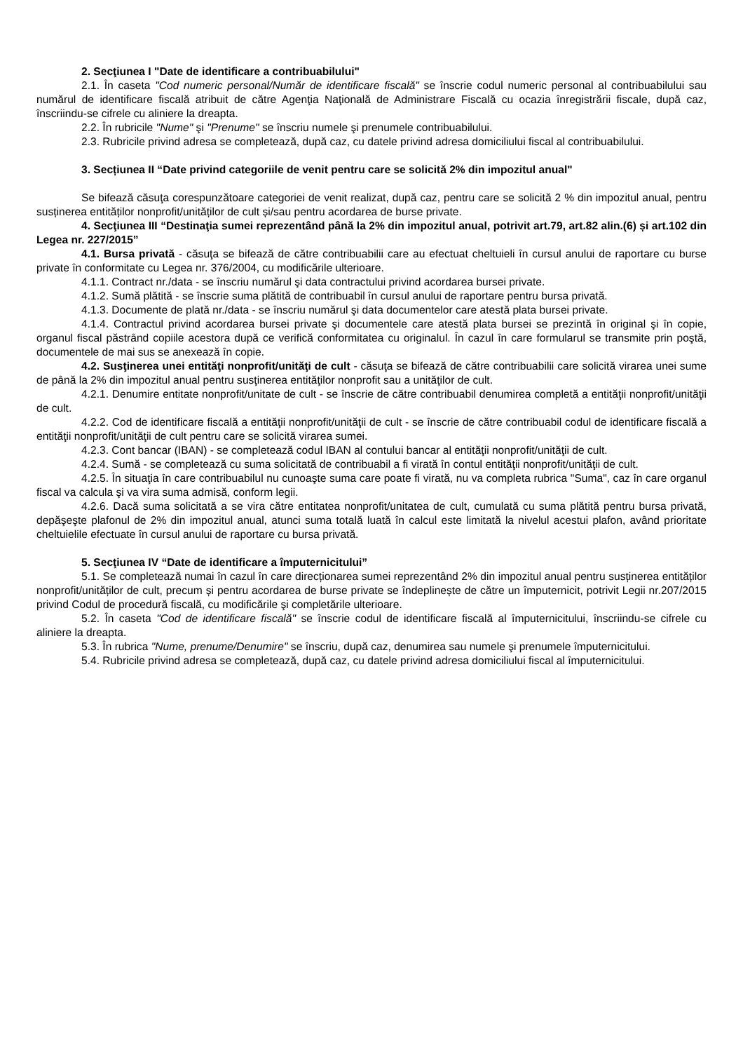2. Secţiunea I "Date de identificare a contribuabilului"
2.1. În caseta "Cod numeric personal/Număr de identificare fiscală" se înscrie codul numeric personal al contribuabilului sau numărul de identificare fiscală atribuit de către Agenţia Naţională de Administrare Fiscală cu ocazia înregistrării fiscale, după caz, înscriindu-se cifrele cu aliniere la dreapta.
2.2. În rubricile "Nume" şi "Prenume" se înscriu numele şi prenumele contribuabilului.
2.3. Rubricile privind adresa se completează, după caz, cu datele privind adresa domiciliului fiscal al contribuabilului.
3. Secțiunea II “Date privind categoriile de venit pentru care se solicită 2% din impozitul anual"
Se bifează căsuţa corespunzătoare categoriei de venit realizat, după caz, pentru care se solicită 2 % din impozitul anual, pentru susținerea entităților nonprofit/unităților de cult și/sau pentru acordarea de burse private.
4. Secţiunea III “Destinaţia sumei reprezentând până la 2% din impozitul anual, potrivit art.79, art.82 alin.(6) și art.102 din Legea nr. 227/2015”
4.1. Bursa privată - căsuţa se bifează de către contribuabilii care au efectuat cheltuieli în cursul anului de raportare cu burse private în conformitate cu Legea nr. 376/2004, cu modificările ulterioare.
4.1.1. Contract nr./data - se înscriu numărul şi data contractului privind acordarea bursei private.
4.1.2. Sumă plătită - se înscrie suma plătită de contribuabil în cursul anului de raportare pentru bursa privată.
4.1.3. Documente de plată nr./data - se înscriu numărul şi data documentelor care atestă plata bursei private.
4.1.4. Contractul privind acordarea bursei private şi documentele care atestă plata bursei se prezintă în original şi în copie, organul fiscal păstrând copiile acestora după ce verifică conformitatea cu originalul. În cazul în care formularul se transmite prin poştă, documentele de mai sus se anexează în copie.
4.2. Susţinerea unei entităţi nonprofit/unităţi de cult - căsuţa se bifează de către contribuabilii care solicită virarea unei sume de până la 2% din impozitul anual pentru susţinerea entităţilor nonprofit sau a unităţilor de cult.
4.2.1. Denumire entitate nonprofit/unitate de cult - se înscrie de către contribuabil denumirea completă a entităţii nonprofit/unităţii de cult.
4.2.2. Cod de identificare fiscală a entităţii nonprofit/unităţii de cult - se înscrie de către contribuabil codul de identificare fiscală a entităţii nonprofit/unităţii de cult pentru care se solicită virarea sumei.
4.2.3. Cont bancar (IBAN) - se completează codul IBAN al contului bancar al entităţii nonprofit/unităţii de cult.
4.2.4. Sumă - se completează cu suma solicitată de contribuabil a fi virată în contul entităţii nonprofit/unităţii de cult.
4.2.5. În situaţia în care contribuabilul nu cunoaşte suma care poate fi virată, nu va completa rubrica "Suma", caz în care organul fiscal va calcula şi va vira suma admisă, conform legii.
4.2.6. Dacă suma solicitată a se vira către entitatea nonprofit/unitatea de cult, cumulată cu suma plătită pentru bursa privată, depăşeşte plafonul de 2% din impozitul anual, atunci suma totală luată în calcul este limitată la nivelul acestui plafon, având prioritate cheltuielile efectuate în cursul anului de raportare cu bursa privată.
5. Secţiunea IV “Date de identificare a împuternicitului”
5.1. Se completează numai în cazul în care direcționarea sumei reprezentând 2% din impozitul anual pentru susținerea entităților nonprofit/unităților de cult, precum și pentru acordarea de burse private se îndeplinește de către un împuternicit, potrivit Legii nr.207/2015 privind Codul de procedură fiscală, cu modificările şi completările ulterioare.
5.2. În caseta "Cod de identificare fiscală" se înscrie codul de identificare fiscală al împuternicitului, înscriindu-se cifrele cu aliniere la dreapta.
5.3. În rubrica "Nume, prenume/Denumire" se înscriu, după caz, denumirea sau numele şi prenumele împuternicitului.
5.4. Rubricile privind adresa se completează, după caz, cu datele privind adresa domiciliului fiscal al împuternicitului.